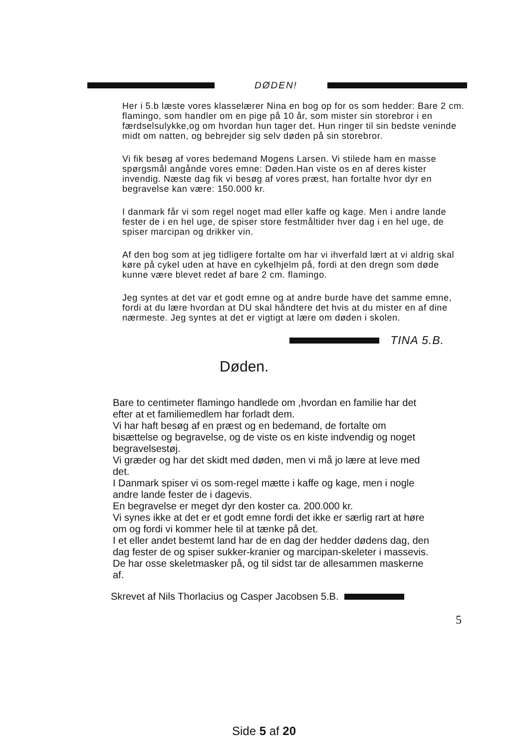DØDEN!
Her i 5.b læste vores klasselærer Nina en bog op for os som hedder: Bare 2 cm. flamingo, som handler om en pige på 10 år, som mister sin storebror i en færdselsulykke,og om hvordan hun tager det. Hun ringer til sin bedste veninde midt om natten, og bebrejder sig selv døden på sin storebror.
Vi fik besøg af vores bedemand Mogens Larsen. Vi stilede ham en masse spørgsmål angånde vores emne: Døden.Han viste os en af deres kister invendig. Næste dag fik vi besøg af vores præst, han fortalte hvor dyr en begravelse kan være: 150.000 kr.
I danmark får vi som regel noget mad eller kaffe og kage. Men i andre lande fester de i en hel uge, de spiser store festmåltider hver dag i en hel uge, de spiser marcipan og drikker vin.
Af den bog som at jeg tidligere fortalte om har vi ihverfald lært at vi aldrig skal køre på cykel uden at have en cykelhjelm på, fordi at den dregn som døde kunne være blevet redet af bare 2 cm. flamingo.
Jeg syntes at det var et godt emne og at andre burde have det samme emne, fordi at du lære hvordan at DU skal håndtere det hvis at du mister en af dine nærmeste. Jeg syntes at det er vigtigt at lære om døden i skolen.
TINA 5.B.
Døden.
Bare to centimeter flamingo handlede om ,hvordan en familie har det efter at et familiemedlem har forladt dem.
Vi har haft besøg af en præst og en bedemand, de fortalte om bisættelse og begravelse, og de viste os en kiste indvendig og noget begravelsestøj.
Vi græder og har det skidt med døden, men vi må jo lære at leve med det.
I Danmark spiser vi os som-regel mætte i kaffe og kage, men i nogle andre lande fester de i dagevis.
En begravelse er meget dyr den koster ca. 200.000 kr.
Vi synes ikke at det er et godt emne fordi det ikke er særlig rart at høre om og fordi vi kommer hele til at tænke på det.
I et eller andet bestemt land har de en dag der hedder dødens dag, den dag fester de og spiser sukker-kranier og marcipan-skeleter i massevis. De har osse skeletmasker på, og til sidst tar de allesammen maskerne af.
Skrevet af Nils Thorlacius og Casper Jacobsen 5.B.
5
Side 5 af 20